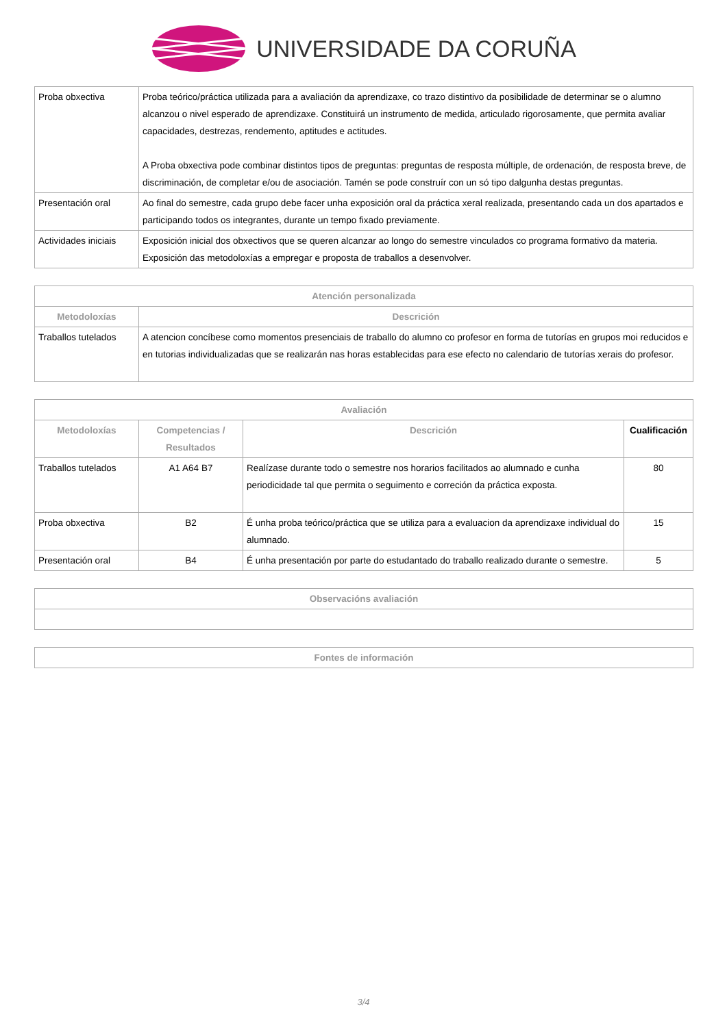UNIVERSIDADE DA CORUÑA
| Proba obxectiva | Proba teórico/práctica utilizada para a avaliación da aprendizaxe, co trazo distintivo da posibilidade de determinar se o alumno alcanzou o nivel esperado de aprendizaxe. Constituirá un instrumento de medida, articulado rigorosamente, que permita avaliar capacidades, destrezas, rendemento, aptitudes e actitudes. A Proba obxectiva pode combinar distintos tipos de preguntas: preguntas de resposta múltiple, de ordenación, de resposta breve, de discriminación, de completar e/ou de asociación. Tamén se pode construír con un só tipo dalgunha destas preguntas. |
| Presentación oral | Ao final do semestre, cada grupo debe facer unha exposición oral da práctica xeral realizada, presentando cada un dos apartados e participando todos os integrantes, durante un tempo fixado previamente. |
| Actividades iniciais | Exposición inicial dos obxectivos que se queren alcanzar ao longo do semestre vinculados co programa formativo da materia. Exposición das metodoloxías a empregar e proposta de traballos a desenvolver. |
| Atención personalizada | |
| --- | --- |
| Metodoloxías | Descrición |
| Traballos tutelados | A atencion concíbese como momentos presenciais de traballo do alumno co profesor en forma de tutorías en grupos moi reducidos e en tutorias individualizadas que se realizarán nas horas establecidas para ese efecto no calendario de tutorías xerais do profesor. |
| Avaliación | | | |
| --- | --- | --- | --- |
| Metodoloxías | Competencias / Resultados | Descrición | Cualificación |
| Traballos tutelados | A1 A64 B7 | Realízase durante todo o semestre nos horarios facilitados ao alumnado e cunha periodicidade tal que permita o seguimento e correción da práctica exposta. | 80 |
| Proba obxectiva | B2 | É unha proba teórico/práctica que se utiliza para a evaluacion da aprendizaxe individual do alumnado. | 15 |
| Presentación oral | B4 | É unha presentación por parte do estudantado do traballo realizado durante o semestre. | 5 |
| Observacións avaliación |
| --- |
| Fontes de información |
| --- |
3/4